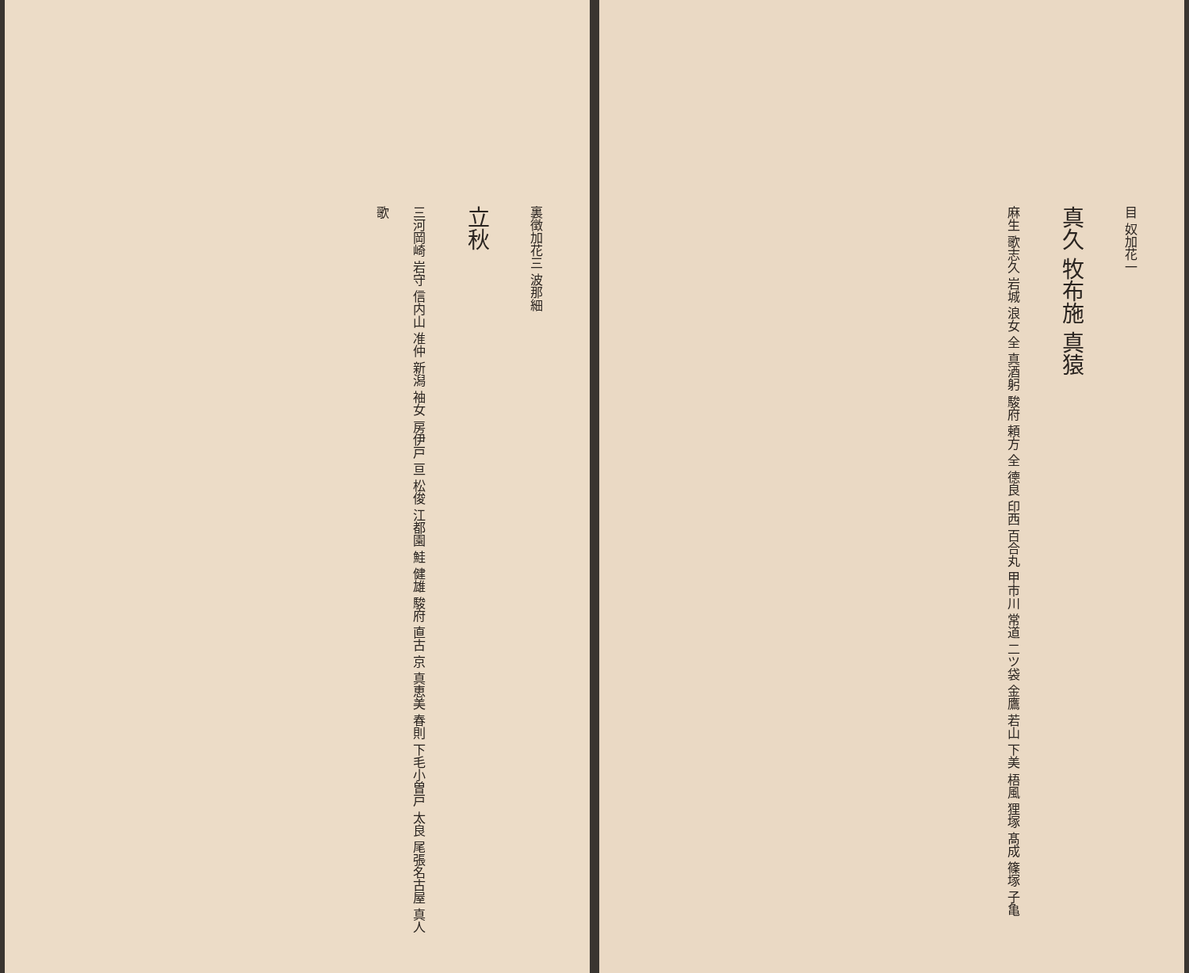目 奴加花一
真久 牧布施 真猿
麻生 歌志久 岩城 浪女 全 真酒躬 駿府 頼方 全 德良 印西 百合丸 甲市川 常道 二ツ袋 金鷹 若山 下美 梧風 狸塚 髙成 篠塚 子亀
裏徴加花三 波那細
立秋
三河岡崎 岩守 信内山 准仲 新潟 袖女 房伊戸 亘 松俊 江都園 鮭 健雄 駿府 直古 京 真恵美 春則 下毛小曽戸 太良 尾張名古屋 真人歌